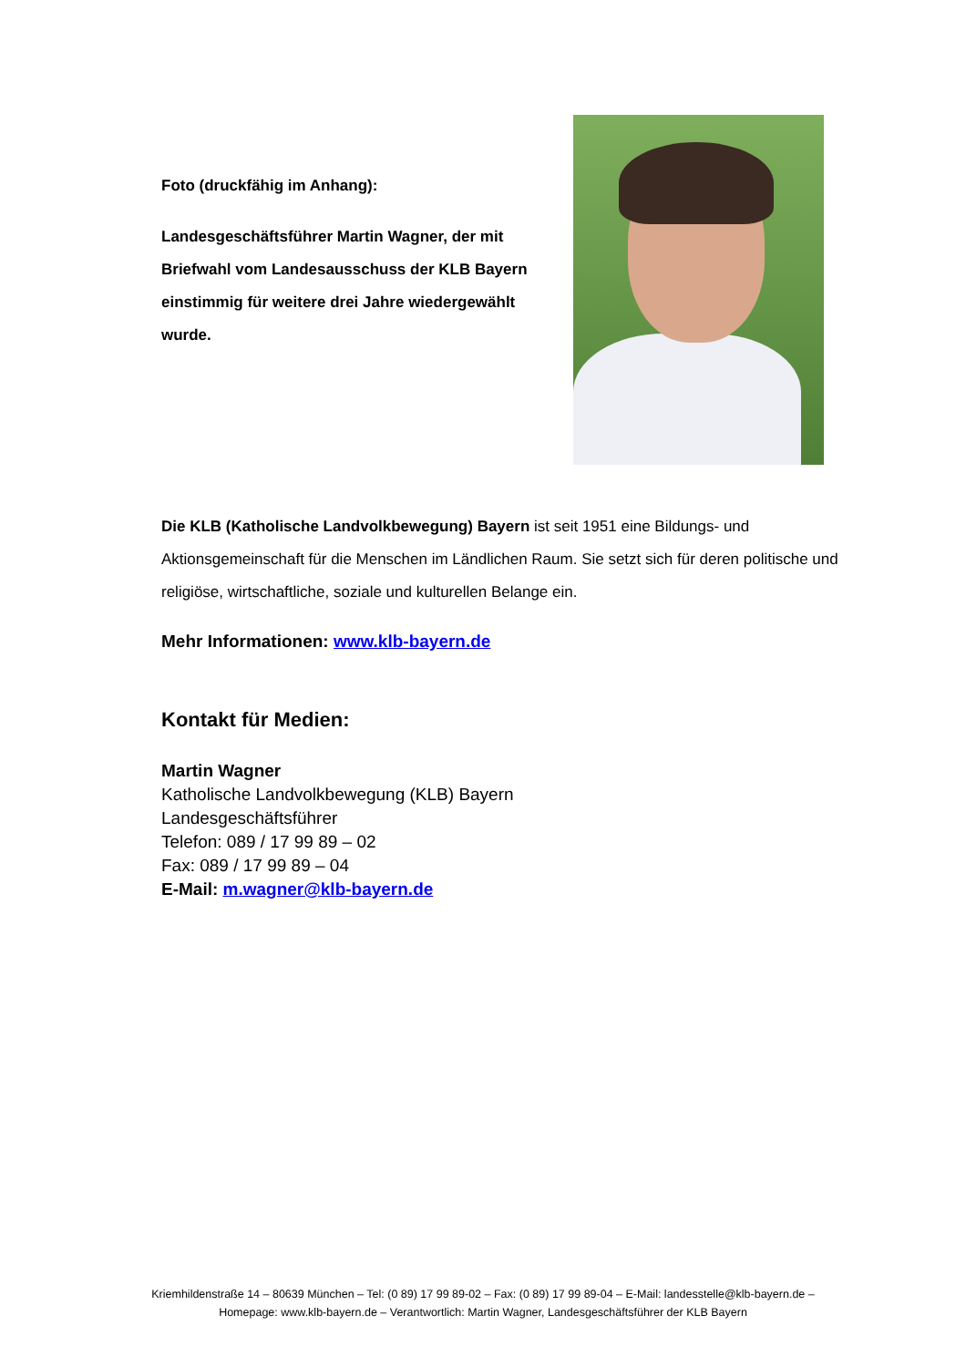Foto (druckfähig im Anhang):
Landesgeschäftsführer Martin Wagner, der mit Briefwahl vom Landesausschuss der KLB Bayern einstimmig für weitere drei Jahre wiedergewählt wurde.
Die KLB (Katholische Landvolkbewegung) Bayern ist seit 1951 eine Bildungs- und Aktionsgemeinschaft für die Menschen im Ländlichen Raum. Sie setzt sich für deren politische und religiöse, wirtschaftliche, soziale und kulturellen Belange ein.
Mehr Informationen: www.klb-bayern.de
Kontakt für Medien:
Martin Wagner
Katholische Landvolkbewegung (KLB) Bayern
Landesgeschäftsführer
Telefon: 089 / 17 99 89 – 02
Fax: 089 / 17 99 89 – 04
E-Mail: m.wagner@klb-bayern.de
Kriemhildenstraße 14 – 80639 München – Tel: (0 89) 17 99 89-02 – Fax: (0 89) 17 99 89-04 – E-Mail: landesstelle@klb-bayern.de –
Homepage: www.klb-bayern.de – Verantwortlich: Martin Wagner, Landesgeschäftsführer der KLB Bayern